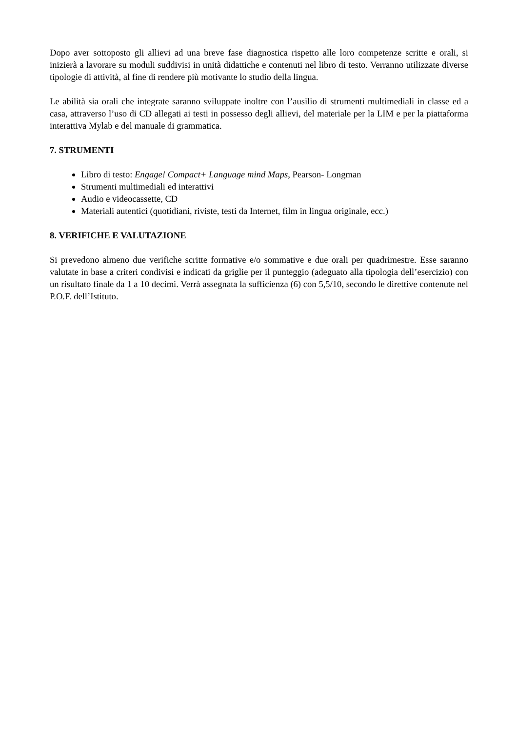Dopo aver sottoposto gli allievi ad una breve fase diagnostica rispetto alle loro competenze scritte e orali, si inizierà a lavorare su moduli suddivisi in unità didattiche e contenuti nel libro di testo. Verranno utilizzate diverse tipologie di attività, al fine di rendere più motivante lo studio della lingua.
Le abilità sia orali che integrate saranno sviluppate inoltre con l’ausilio di strumenti multimediali in classe ed a casa, attraverso l’uso di CD allegati ai testi in possesso degli allievi, del materiale per la LIM e per la piattaforma interattiva Mylab e del manuale di grammatica.
7. STRUMENTI
Libro di testo: Engage! Compact+ Language mind Maps, Pearson- Longman
Strumenti multimediali ed interattivi
Audio e videocassette, CD
Materiali autentici (quotidiani, riviste, testi da Internet, film in lingua originale, ecc.)
8. VERIFICHE E VALUTAZIONE
Si prevedono almeno due verifiche scritte formative e/o sommative e due orali per quadrimestre. Esse saranno valutate in base a criteri condivisi e indicati da griglie per il punteggio (adeguato alla tipologia dell’esercizio) con un risultato finale da 1 a 10 decimi. Verrà assegnata la sufficienza (6) con 5,5/10, secondo le direttive contenute nel P.O.F. dell’Istituto.